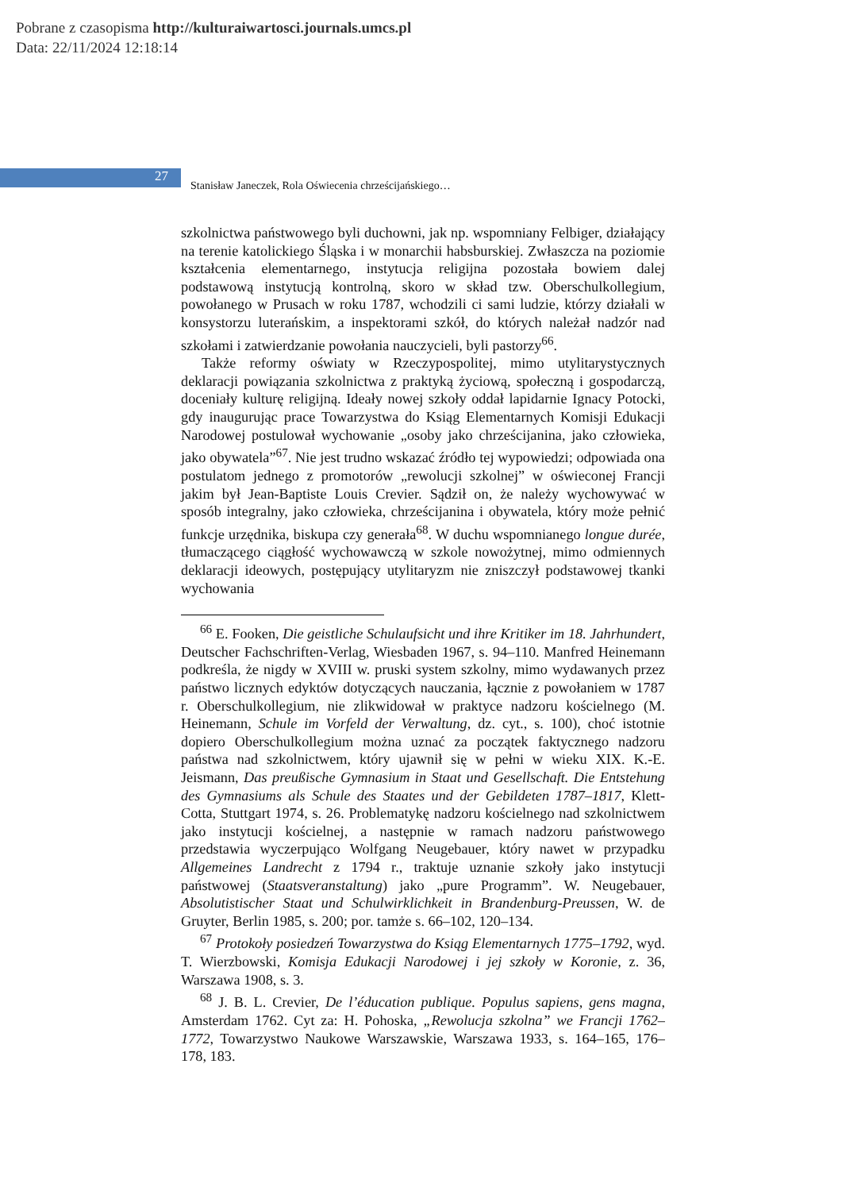Pobrane z czasopisma http://kulturaiwartosci.journals.umcs.pl
Data: 22/11/2024 12:18:14
27
Stanisław Janeczek, Rola Oświecenia chrześcijańskiego…
szkolnictwa państwowego byli duchowni, jak np. wspomniany Felbiger, działający na terenie katolickiego Śląska i w monarchii habsburskiej. Zwłaszcza na poziomie kształcenia elementarnego, instytucja religijna pozostała bowiem dalej podstawową instytucją kontrolną, skoro w skład tzw. Oberschulkollegium, powołanego w Prusach w roku 1787, wchodzili ci sami ludzie, którzy działali w konsystorzu luterańskim, a inspektorami szkół, do których należał nadzór nad szkołami i zatwierdzanie powołania nauczycieli, byli pastorzy<sup>66</sup>.
Także reformy oświaty w Rzeczypospolitej, mimo utylitarystycznych deklaracji powiązania szkolnictwa z praktyką życiową, społeczną i gospodarczą, doceniały kulturę religijną. Ideały nowej szkoły oddał lapidarnie Ignacy Potocki, gdy inaugurując prace Towarzystwa do Ksiąg Elementarnych Komisji Edukacji Narodowej postulował wychowanie „osoby jako chrześcijanina, jako człowieka, jako obywatela”<sup>67</sup>. Nie jest trudno wskazać źródło tej wypowiedzi; odpowiada ona postulatom jednego z promotorów „rewolucji szkolnej” w oświeconej Francji jakim był Jean-Baptiste Louis Crevier. Sądził on, że należy wychowywać w sposób integralny, jako człowieka, chrześcijanina i obywatela, który może pełnić funkcje urzędnika, biskupa czy generała<sup>68</sup>. W duchu wspomnianego longue durée, tłumaczącego ciągłość wychowawczą w szkole nowożytnej, mimo odmiennych deklaracji ideowych, postępujący utylitaryzm nie zniszczył podstawowej tkanki wychowania
<sup>66</sup> E. Fooken, Die geistliche Schulaufsicht und ihre Kritiker im 18. Jahrhundert, Deutscher Fachschriften-Verlag, Wiesbaden 1967, s. 94–110. Manfred Heinemann podkreśla, że nigdy w XVIII w. pruski system szkolny, mimo wydawanych przez państwo licznych edyktów dotyczących nauczania, łącznie z powołaniem w 1787 r. Oberschulkollegium, nie zlikwidował w praktyce nadzoru kościelnego (M. Heinemann, Schule im Vorfeld der Verwaltung, dz. cyt., s. 100), choć istotnie dopiero Oberschulkollegium można uznać za początek faktycznego nadzoru państwa nad szkolnictwem, który ujawnił się w pełni w wieku XIX. K.-E. Jeismann, Das preußische Gymnasium in Staat und Gesellschaft. Die Entstehung des Gymnasiums als Schule des Staates und der Gebildeten 1787–1817, Klett-Cotta, Stuttgart 1974, s. 26. Problematykę nadzoru kościelnego nad szkolnictwem jako instytucji kościelnej, a następnie w ramach nadzoru państwowego przedstawia wyczerpująco Wolfgang Neugebauer, który nawet w przypadku Allgemeines Landrecht z 1794 r., traktuje uznanie szkoły jako instytucji państwowej (Staatsveranstaltung) jako „pure Programm”. W. Neugebauer, Absolutistischer Staat und Schulwirklichkeit in Brandenburg-Preussen, W. de Gruyter, Berlin 1985, s. 200; por. tamże s. 66–102, 120–134.
<sup>67</sup> Protokoły posiedzeń Towarzystwa do Ksiąg Elementarnych 1775–1792, wyd. T. Wierzbowski, Komisja Edukacji Narodowej i jej szkoły w Koronie, z. 36, Warszawa 1908, s. 3.
<sup>68</sup> J. B. L. Crevier, De l’éducation publique. Populus sapiens, gens magna, Amsterdam 1762. Cyt za: H. Pohoska, „Rewolucja szkolna” we Francji 1762–1772, Towarzystwo Naukowe Warszawskie, Warszawa 1933, s. 164–165, 176–178, 183.